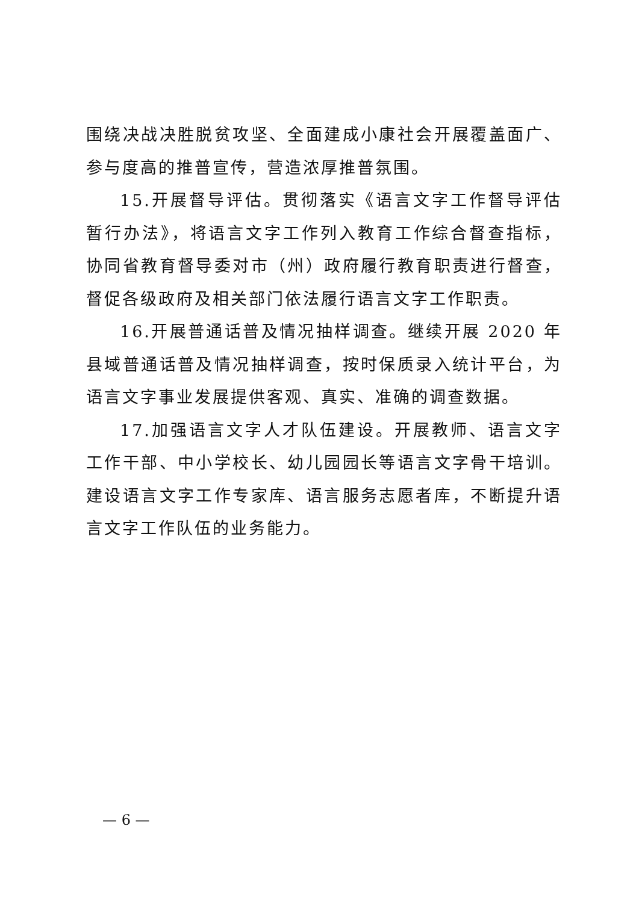围绕决战决胜脱贫攻坚、全面建成小康社会开展覆盖面广、参与度高的推普宣传，营造浓厚推普氛围。
15.开展督导评估。贯彻落实《语言文字工作督导评估暂行办法》，将语言文字工作列入教育工作综合督查指标，协同省教育督导委对市（州）政府履行教育职责进行督查，督促各级政府及相关部门依法履行语言文字工作职责。
16.开展普通话普及情况抽样调查。继续开展 2020 年县域普通话普及情况抽样调查，按时保质录入统计平台，为语言文字事业发展提供客观、真实、准确的调查数据。
17.加强语言文字人才队伍建设。开展教师、语言文字工作干部、中小学校长、幼儿园园长等语言文字骨干培训。建设语言文字工作专家库、语言服务志愿者库，不断提升语言文字工作队伍的业务能力。
— 6 —